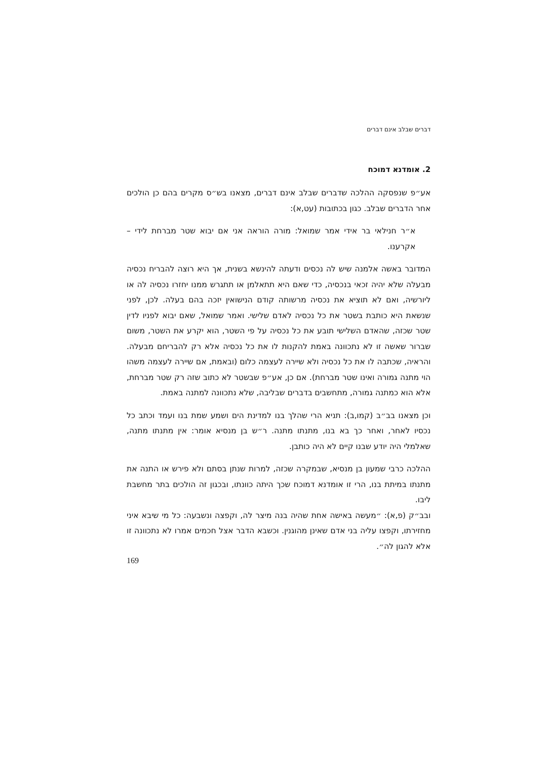דברים שבלב אינם דברים
2. אומדנא דמוכח
אע״פ שנפסקה ההלכה שדברים שבלב אינם דברים, מצאנו בש״ס מקרים בהם כן הולכים אחר הדברים שבלב. כגון בכתובות (עט,א):
א״ר חנילאי בר אידי אמר שמואל: מורה הוראה אני אם יבוא שטר מברחת לידי – אקרענו.
המדובר באשה אלמנה שיש לה נכסים ודעתה להינשא בשנית, אך היא רוצה להבריח נכסיה מבעלה שלא יהיה זכאי בנכסיה, כדי שאם היא תתאלמן או תתגרש ממנו יחזרו נכסיה לה או ליורשיה, ואם לא תוציא את נכסיה מרשותה קודם הנישואין יזכה בהם בעלה. לכן, לפני שנשאת היא כותבת בשטר את כל נכסיה לאדם שלישי. ואמר שמואל, שאם יבוא לפניו לדין שטר שכזה, שהאדם השלישי תובע את כל נכסיה על פי השטר, הוא יקרע את השטר, משום שברור שאשה זו לא נתכוונה באמת להקנות לו את כל נכסיה אלא רק להבריחם מבעלה. והראיה, שכתבה לו את כל נכסיה ולא שיירה לעצמה כלום (ובאמת, אם שיירה לעצמה משהו הוי מתנה גמורה ואינו שטר מברחת). אם כן, אע״פ שבשטר לא כתוב שזה רק שטר מברחת, אלא הוא כמתנה גמורה, מתחשבים בדברים שבליבה, שלא נתכוונה למתנה באמת.
וכן מצאנו בב״ב (קמו,ב): תניא הרי שהלך בנו למדינת הים ושמע שמת בנו ועמד וכתב כל נכסיו לאחר, ואחר כך בא בנו, מתנתו מתנה. ר״ש בן מנסיא אומר: אין מתנתו מתנה, שאלמלי היה יודע שבנו קיים לא היה כותבן.
ההלכה כרבי שמעון בן מנסיא, שבמקרה שכזה, למרות שנתן בסתם ולא פירש או התנה את מתנתו במיתת בנו, הרי זו אומדנא דמוכח שכך היתה כוונתו, ובכגון זה הולכים בתר מחשבת ליבו.
ובב״ק (פ,א): ״מעשה באישה אחת שהיה בנה מיצר לה, וקפצה ונשבעה: כל מי שיבא איני מחזירתו, וקפצו עליה בני אדם שאינן מהוגנין. וכשבא הדבר אצל חכמים אמרו לא נתכוונה זו אלא להגון לה״.
169